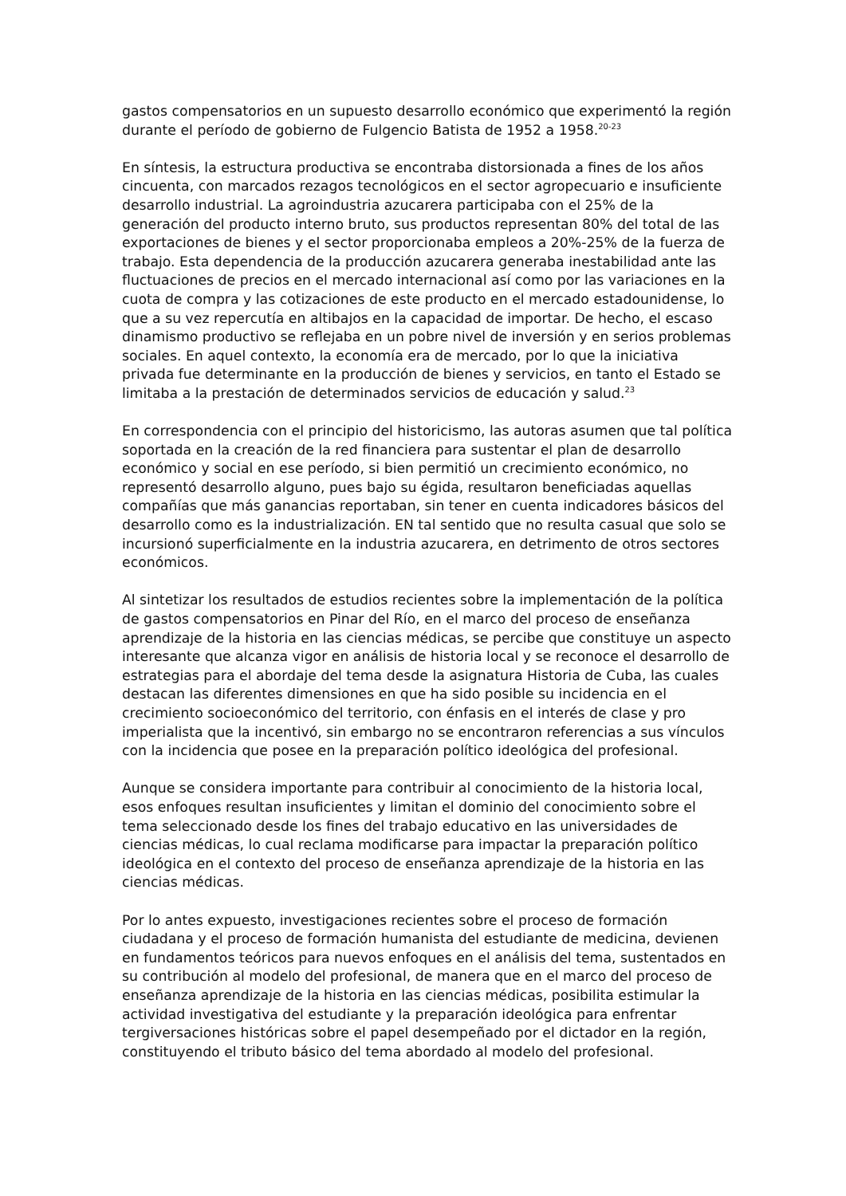gastos compensatorios en un supuesto desarrollo económico que experimentó la región durante el período de gobierno de Fulgencio Batista de 1952 a 1958.<sup>20-23</sup>
En síntesis, la estructura productiva se encontraba distorsionada a fines de los años cincuenta, con marcados rezagos tecnológicos en el sector agropecuario e insuficiente desarrollo industrial. La agroindustria azucarera participaba con el 25% de la generación del producto interno bruto, sus productos representan 80% del total de las exportaciones de bienes y el sector proporcionaba empleos a 20%-25% de la fuerza de trabajo. Esta dependencia de la producción azucarera generaba inestabilidad ante las fluctuaciones de precios en el mercado internacional así como por las variaciones en la cuota de compra y las cotizaciones de este producto en el mercado estadounidense, lo que a su vez repercutía en altibajos en la capacidad de importar. De hecho, el escaso dinamismo productivo se reflejaba en un pobre nivel de inversión y en serios problemas sociales. En aquel contexto, la economía era de mercado, por lo que la iniciativa privada fue determinante en la producción de bienes y servicios, en tanto el Estado se limitaba a la prestación de determinados servicios de educación y salud.<sup>23</sup>
En correspondencia con el principio del historicismo, las autoras asumen que tal política soportada en la creación de la red financiera para sustentar el plan de desarrollo económico y social en ese período, si bien permitió un crecimiento económico, no representó desarrollo alguno, pues bajo su égida, resultaron beneficiadas aquellas compañías que más ganancias reportaban, sin tener en cuenta indicadores básicos del desarrollo como es la industrialización. EN tal sentido que no resulta casual que solo se incursionó superficialmente en la industria azucarera, en detrimento de otros sectores económicos.
Al sintetizar los resultados de estudios recientes sobre la implementación de la política de gastos compensatorios en Pinar del Río, en el marco del proceso de enseñanza aprendizaje de la historia en las ciencias médicas, se percibe que constituye un aspecto interesante que alcanza vigor en análisis de historia local y se reconoce el desarrollo de estrategias para el abordaje del tema desde la asignatura Historia de Cuba, las cuales destacan las diferentes dimensiones en que ha sido posible su incidencia en el crecimiento socioeconómico del territorio, con énfasis en el interés de clase y pro imperialista que la incentivó, sin embargo no se encontraron referencias a sus vínculos con la incidencia que posee en la preparación político ideológica del profesional.
Aunque se considera importante para contribuir al conocimiento de la historia local, esos enfoques resultan insuficientes y limitan el dominio del conocimiento sobre el tema seleccionado desde los fines del trabajo educativo en las universidades de ciencias médicas, lo cual reclama modificarse para impactar la preparación político ideológica en el contexto del proceso de enseñanza aprendizaje de la historia en las ciencias médicas.
Por lo antes expuesto, investigaciones recientes sobre el proceso de formación ciudadana y el proceso de formación humanista del estudiante de medicina, devienen en fundamentos teóricos para nuevos enfoques en el análisis del tema, sustentados en su contribución al modelo del profesional, de manera que en el marco del proceso de enseñanza aprendizaje de la historia en las ciencias médicas, posibilita estimular la actividad investigativa del estudiante y la preparación ideológica para enfrentar tergiversaciones históricas sobre el papel desempeñado por el dictador en la región, constituyendo el tributo básico del tema abordado al modelo del profesional.